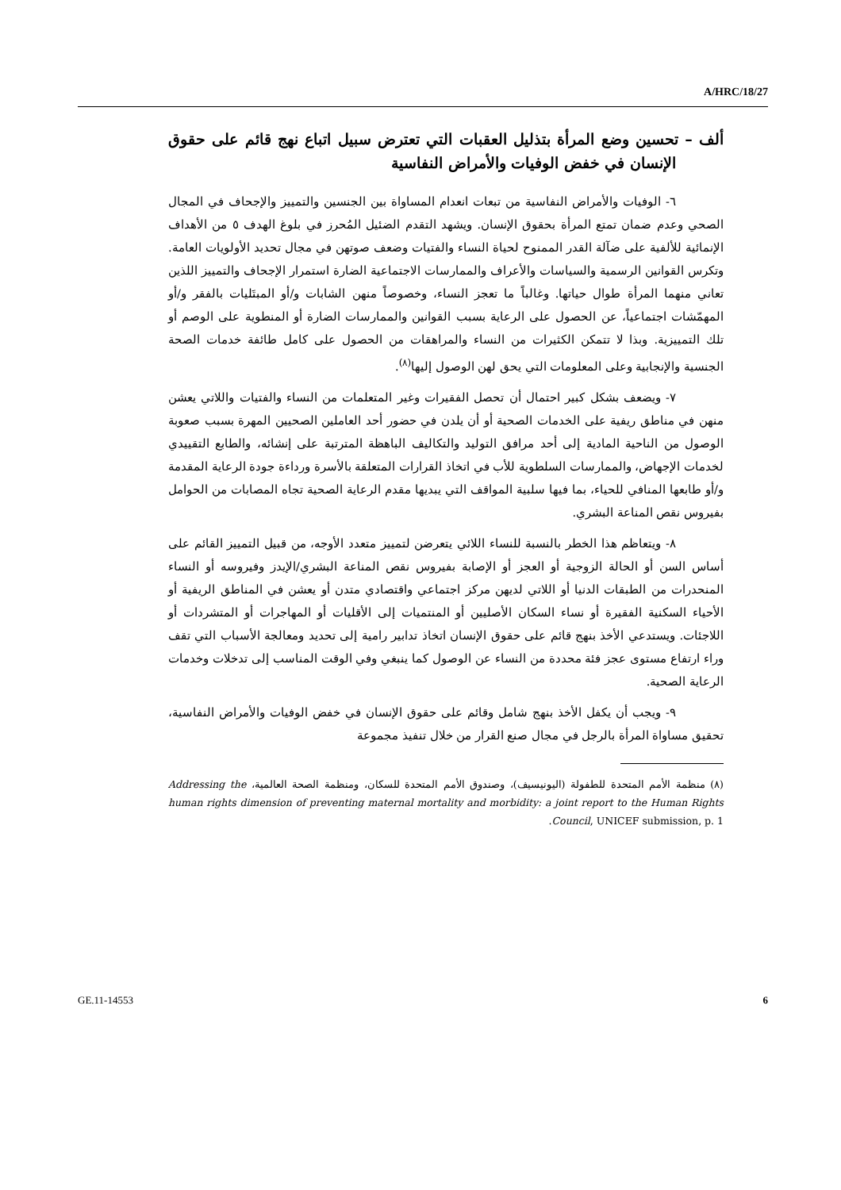A/HRC/18/27
ألف – تحسين وضع المرأة بتذليل العقبات التي تعترض سبيل اتباع نهج قائم على حقوق الإنسان في خفض الوفيات والأمراض النفاسية
٦- الوفيات والأمراض النفاسية من تبعات انعدام المساواة بين الجنسين والتمييز والإجحاف في المجال الصحي وعدم ضمان تمتع المرأة بحقوق الإنسان. ويشهد التقدم الضئيل المُحرز في بلوغ الهدف ٥ من الأهداف الإنمائية للألفية على ضآلة القدر الممنوح لحياة النساء والفتيات وضعف صوتهن في مجال تحديد الأولويات العامة. وتكرس القوانين الرسمية والسياسات والأعراف والممارسات الاجتماعية الضارة استمرار الإجحاف والتمييز اللذين تعاني منهما المرأة طوال حياتها. وغالباً ما تعجز النساء، وخصوصاً منهن الشابات و/أو المبتَليات بالفقر و/أو المهمّشات اجتماعياً، عن الحصول على الرعاية بسبب القوانين والممارسات الضارة أو المنطوية على الوصم أو تلك التمييزية. وبذا لا تتمكن الكثيرات من النساء والمراهقات من الحصول على كامل طائفة خدمات الصحة الجنسية والإنجابية وعلى المعلومات التي يحق لهن الوصول إليها<sup>(٨)</sup>.
٧- ويضعف بشكل كبير احتمال أن تحصل الفقيرات وغير المتعلمات من النساء والفتيات واللاتي يعشن منهن في مناطق ريفية على الخدمات الصحية أو أن يلدن في حضور أحد العاملين الصحيين المهرة بسبب صعوبة الوصول من الناحية المادية إلى أحد مرافق التوليد والتكاليف الباهظة المترتبة على إنشائه، والطابع التقييدي لخدمات الإجهاض، والممارسات السلطوية للأب في اتخاذ القرارات المتعلقة بالأسرة ورداءة جودة الرعاية المقدمة و/أو طابعها المنافي للحياء، بما فيها سلبية المواقف التي يبديها مقدم الرعاية الصحية تجاه المصابات من الحوامل بفيروس نقص المناعة البشري.
٨- ويتعاظم هذا الخطر بالنسبة للنساء اللائي يتعرضن لتمييز متعدد الأوجه، من قبيل التمييز القائم على أساس السن أو الحالة الزوجية أو العجز أو الإصابة بفيروس نقص المناعة البشري/الإيدز وفيروسه أو النساء المنحدرات من الطبقات الدنيا أو اللاتي لديهن مركز اجتماعي واقتصادي متدن أو يعشن في المناطق الريفية أو الأحياء السكنية الفقيرة أو نساء السكان الأصليين أو المنتميات إلى الأقليات أو المهاجرات أو المتشردات أو اللاجئات. ويستدعي الأخذ بنهج قائم على حقوق الإنسان اتخاذ تدابير رامية إلى تحديد ومعالجة الأسباب التي تقف وراء ارتفاع مستوى عجز فئة محددة من النساء عن الوصول كما ينبغي وفي الوقت المناسب إلى تدخلات وخدمات الرعاية الصحية.
٩- ويجب أن يكفل الأخذ بنهج شامل وقائم على حقوق الإنسان في خفض الوفيات والأمراض النفاسية، تحقيق مساواة المرأة بالرجل في مجال صنع القرار من خلال تنفيذ مجموعة
(٨) منظمة الأمم المتحدة للطفولة (اليونيسيف)، وصندوق الأمم المتحدة للسكان، ومنظمة الصحة العالمية، Addressing the human rights dimension of preventing maternal mortality and morbidity: a joint report to the Human Rights Council, UNICEF submission, p. 1.
GE.11-14553 6